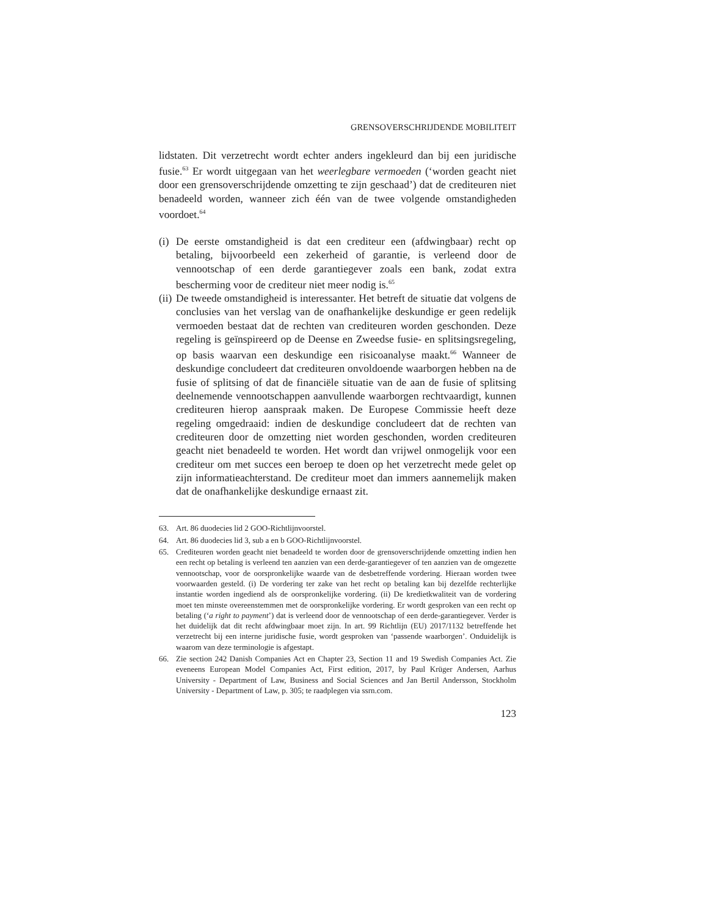GRENSOVERSCHRIJDENDE MOBILITEIT
lidstaten. Dit verzetrecht wordt echter anders ingekleurd dan bij een juridische fusie.<sup>63</sup> Er wordt uitgegaan van het weerlegbare vermoeden (‘worden geacht niet door een grensoverschrijdende omzetting te zijn geschaad’) dat de crediteuren niet benadeeld worden, wanneer zich één van de twee volgende omstandigheden voordoet.<sup>64</sup>
(i) De eerste omstandigheid is dat een crediteur een (afdwingbaar) recht op betaling, bijvoorbeeld een zekerheid of garantie, is verleend door de vennootschap of een derde garantiegever zoals een bank, zodat extra bescherming voor de crediteur niet meer nodig is.<sup>65</sup>
(ii) De tweede omstandigheid is interessanter. Het betreft de situatie dat volgens de conclusies van het verslag van de onafhankelijke deskundige er geen redelijk vermoeden bestaat dat de rechten van crediteuren worden geschonden. Deze regeling is geïnspireerd op de Deense en Zweedse fusie- en splitsingsregeling, op basis waarvan een deskundige een risicoanalyse maakt.<sup>66</sup> Wanneer de deskundige concludeert dat crediteuren onvoldoende waarborgen hebben na de fusie of splitsing of dat de financiële situatie van de aan de fusie of splitsing deelnemende vennootschappen aanvullende waarborgen rechtvaardigt, kunnen crediteuren hierop aanspraak maken. De Europese Commissie heeft deze regeling omgedraaid: indien de deskundige concludeert dat de rechten van crediteuren door de omzetting niet worden geschonden, worden crediteuren geacht niet benadeeld te worden. Het wordt dan vrijwel onmogelijk voor een crediteur om met succes een beroep te doen op het verzetrecht mede gelet op zijn informatieachterstand. De crediteur moet dan immers aannemelijk maken dat de onafhankelijke deskundige ernaast zit.
63. Art. 86 duodecies lid 2 GOO-Richtlijnvoorstel.
64. Art. 86 duodecies lid 3, sub a en b GOO-Richtlijnvoorstel.
65. Crediteuren worden geacht niet benadeeld te worden door de grensoverschrijdende omzetting indien hen een recht op betaling is verleend ten aanzien van een derde-garantiegever of ten aanzien van de omgezette vennootschap, voor de oorspronkelijke waarde van de desbetreffende vordering. Hieraan worden twee voorwaarden gesteld. (i) De vordering ter zake van het recht op betaling kan bij dezelfde rechterlijke instantie worden ingediend als de oorspronkelijke vordering. (ii) De kredietkwaliteit van de vordering moet ten minste overeenstemmen met de oorspronkelijke vordering. Er wordt gesproken van een recht op betaling (‘a right to payment’) dat is verleend door de vennootschap of een derde-garantiegever. Verder is het duidelijk dat dit recht afdwingbaar moet zijn. In art. 99 Richtlijn (EU) 2017/1132 betreffende het verzetrecht bij een interne juridische fusie, wordt gesproken van ‘passende waarborgen’. Onduidelijk is waarom van deze terminologie is afgestapt.
66. Zie section 242 Danish Companies Act en Chapter 23, Section 11 and 19 Swedish Companies Act. Zie eveneens European Model Companies Act, First edition, 2017, by Paul Krüger Andersen, Aarhus University - Department of Law, Business and Social Sciences and Jan Bertil Andersson, Stockholm University - Department of Law, p. 305; te raadplegen via ssrn.com.
123